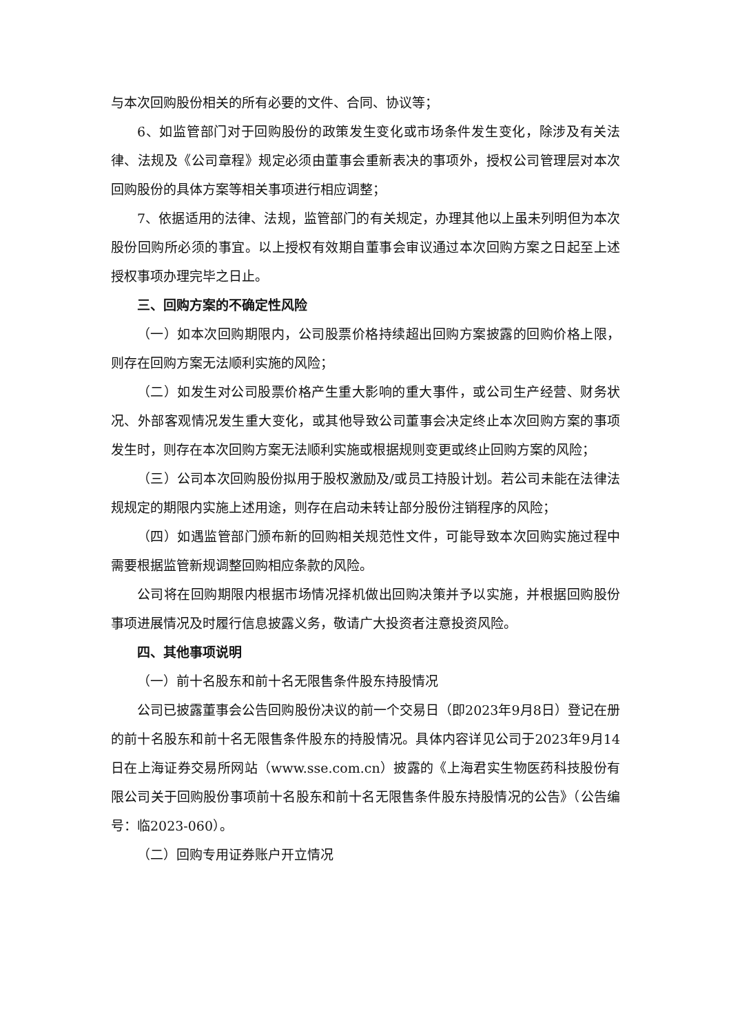与本次回购股份相关的所有必要的文件、合同、协议等；
6、如监管部门对于回购股份的政策发生变化或市场条件发生变化，除涉及有关法律、法规及《公司章程》规定必须由董事会重新表决的事项外，授权公司管理层对本次回购股份的具体方案等相关事项进行相应调整；
7、依据适用的法律、法规，监管部门的有关规定，办理其他以上虽未列明但为本次股份回购所必须的事宜。以上授权有效期自董事会审议通过本次回购方案之日起至上述授权事项办理完毕之日止。
三、回购方案的不确定性风险
（一）如本次回购期限内，公司股票价格持续超出回购方案披露的回购价格上限，则存在回购方案无法顺利实施的风险；
（二）如发生对公司股票价格产生重大影响的重大事件，或公司生产经营、财务状况、外部客观情况发生重大变化，或其他导致公司董事会决定终止本次回购方案的事项发生时，则存在本次回购方案无法顺利实施或根据规则变更或终止回购方案的风险；
（三）公司本次回购股份拟用于股权激励及/或员工持股计划。若公司未能在法律法规规定的期限内实施上述用途，则存在启动未转让部分股份注销程序的风险；
（四）如遇监管部门颁布新的回购相关规范性文件，可能导致本次回购实施过程中需要根据监管新规调整回购相应条款的风险。
公司将在回购期限内根据市场情况择机做出回购决策并予以实施，并根据回购股份事项进展情况及时履行信息披露义务，敬请广大投资者注意投资风险。
四、其他事项说明
（一）前十名股东和前十名无限售条件股东持股情况
公司已披露董事会公告回购股份决议的前一个交易日（即2023年9月8日）登记在册的前十名股东和前十名无限售条件股东的持股情况。具体内容详见公司于2023年9月14日在上海证券交易所网站（www.sse.com.cn）披露的《上海君实生物医药科技股份有限公司关于回购股份事项前十名股东和前十名无限售条件股东持股情况的公告》（公告编号：临2023-060）。
（二）回购专用证券账户开立情况